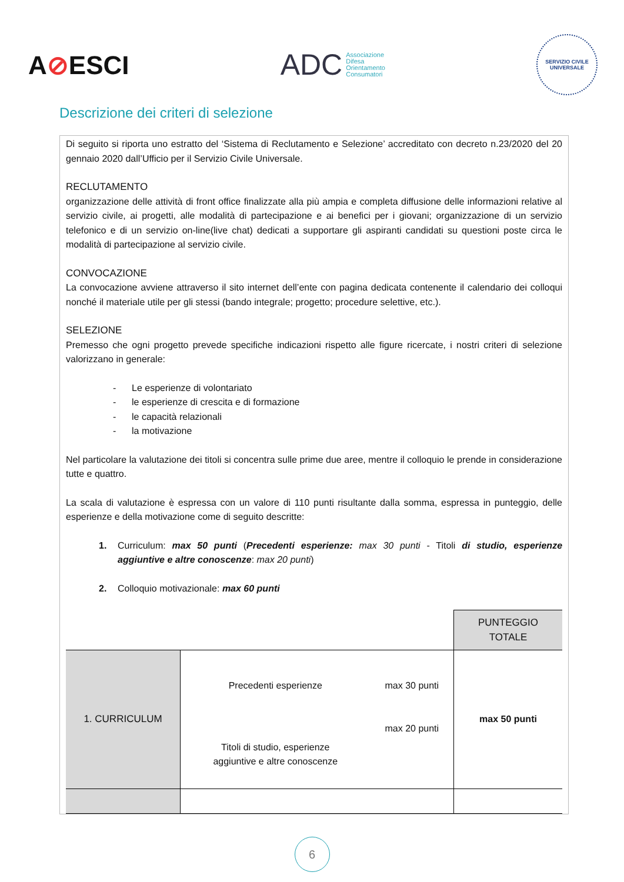A⊘ESCI
ADC
Associazione
Difesa
Orientamento
Consumatori
SERVIZIO CIVILE UNIVERSALE
Descrizione dei criteri di selezione
Di seguito si riporta uno estratto del ‘Sistema di Reclutamento e Selezione’ accreditato con decreto n.23/2020 del 20 gennaio 2020 dall’Ufficio per il Servizio Civile Universale.
RECLUTAMENTO
organizzazione delle attività di front office finalizzate alla più ampia e completa diffusione delle informazioni relative al servizio civile, ai progetti, alle modalità di partecipazione e ai benefici per i giovani; organizzazione di un servizio telefonico e di un servizio on-line(live chat) dedicati a supportare gli aspiranti candidati su questioni poste circa le modalità di partecipazione al servizio civile.
CONVOCAZIONE
La convocazione avviene attraverso il sito internet dell’ente con pagina dedicata contenente il calendario dei colloqui nonché il materiale utile per gli stessi (bando integrale; progetto; procedure selettive, etc.).
SELEZIONE
Premesso che ogni progetto prevede specifiche indicazioni rispetto alle figure ricercate, i nostri criteri di selezione valorizzano in generale:
- Le esperienze di volontariato
- le esperienze di crescita e di formazione
- le capacità relazionali
- la motivazione
Nel particolare la valutazione dei titoli si concentra sulle prime due aree, mentre il colloquio le prende in considerazione tutte e quattro.
La scala di valutazione è espressa con un valore di 110 punti risultante dalla somma, espressa in punteggio, delle esperienze e della motivazione come di seguito descritte:
1. Curriculum: max 50 punti (Precedenti esperienze: max 30 punti - Titoli di studio, esperienze aggiuntive e altre conoscenze: max 20 punti)
2. Colloquio motivazionale: max 60 punti
| | | | PUNTEGGIO TOTALE |
| 1. CURRICULUM | Precedenti esperienze | max 30 punti | max 50 punti |
| | Titoli di studio, esperienze aggiuntive e altre conoscenze | max 20 punti | |
6